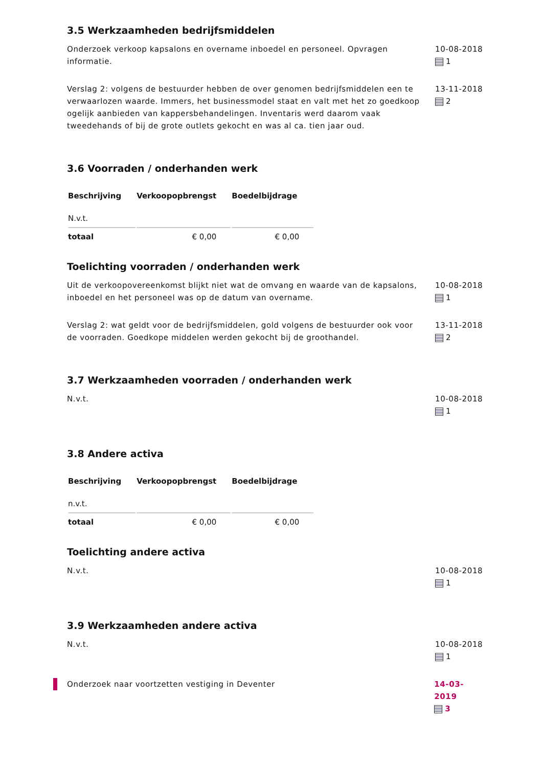3.5 Werkzaamheden bedrijfsmiddelen
Onderzoek verkoop kapsalons en overname inboedel en personeel. Opvragen informatie.
10-08-2018
1
Verslag 2: volgens de bestuurder hebben de over genomen bedrijfsmiddelen een te verwaarlozen waarde. Immers, het businessmodel staat en valt met het zo goedkoop ogelijk aanbieden van kappersbehandelingen. Inventaris werd daarom vaak tweedehands of bij de grote outlets gekocht en was al ca. tien jaar oud.
13-11-2018
2
3.6 Voorraden / onderhanden werk
| Beschrijving | Verkoopopbrengst | Boedelbijdrage |
| --- | --- | --- |
| N.v.t. | | |
| totaal | € 0,00 | € 0,00 |
Toelichting voorraden / onderhanden werk
Uit de verkoopovereenkomst blijkt niet wat de omvang en waarde van de kapsalons, inboedel en het personeel was op de datum van overname.
10-08-2018
1
Verslag 2: wat geldt voor de bedrijfsmiddelen, gold volgens de bestuurder ook voor de voorraden. Goedkope middelen werden gekocht bij de groothandel.
13-11-2018
2
3.7 Werkzaamheden voorraden / onderhanden werk
N.v.t. 10-08-2018
1
3.8 Andere activa
| Beschrijving | Verkoopopbrengst | Boedelbijdrage |
| --- | --- | --- |
| n.v.t. | | |
| totaal | € 0,00 | € 0,00 |
Toelichting andere activa
N.v.t. 10-08-2018
1
3.9 Werkzaamheden andere activa
N.v.t. 10-08-2018
1
Onderzoek naar voortzetten vestiging in Deventer 14-03-2019
3